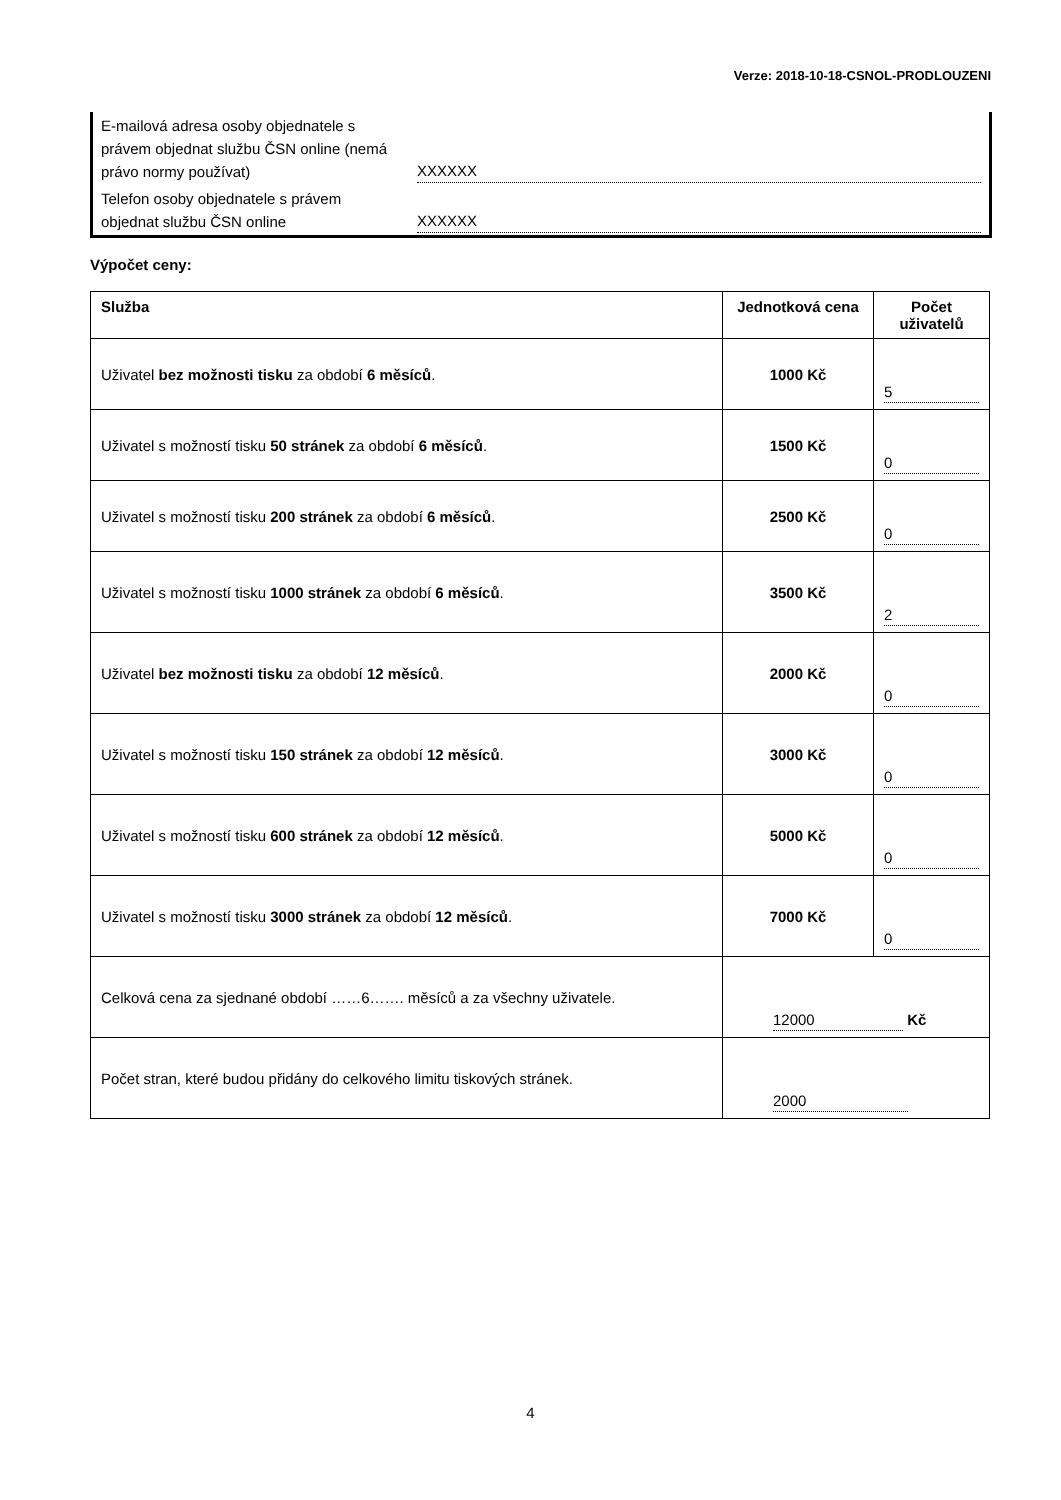Verze: 2018-10-18-CSNOL-PRODLOUZENI
| E-mailová adresa osoby objednatele s právem objednat službu ČSN online (nemá právo normy používat) | XXXXXX |
| Telefon osoby objednatele s právem objednat službu ČSN online | XXXXXX |
Výpočet ceny:
| Služba | Jednotková cena | Počet uživatelů |
| --- | --- | --- |
| Uživatel bez možnosti tisku za období 6 měsíců . | 1000 Kč | 5 |
| Uživatel s možností tisku 50 stránek za období 6 měsíců . | 1500 Kč | 0 |
| Uživatel s možností tisku 200 stránek za období 6 měsíců . | 2500 Kč | 0 |
| Uživatel s možností tisku 1000 stránek za období 6 měsíců . | 3500 Kč | 2 |
| Uživatel bez možnosti tisku za období 12 měsíců . | 2000 Kč | 0 |
| Uživatel s možností tisku 150 stránek za období 12 měsíců . | 3000 Kč | 0 |
| Uživatel s možností tisku 600 stránek za období 12 měsíců . | 5000 Kč | 0 |
| Uživatel s možností tisku 3000 stránek za období 12 měsíců . | 7000 Kč | 0 |
| Celková cena za sjednané období ……6……. měsíců a za všechny uživatele. | 12000 Kč | |
| Počet stran, které budou přidány do celkového limitu tiskových stránek. | 2000 | |
4